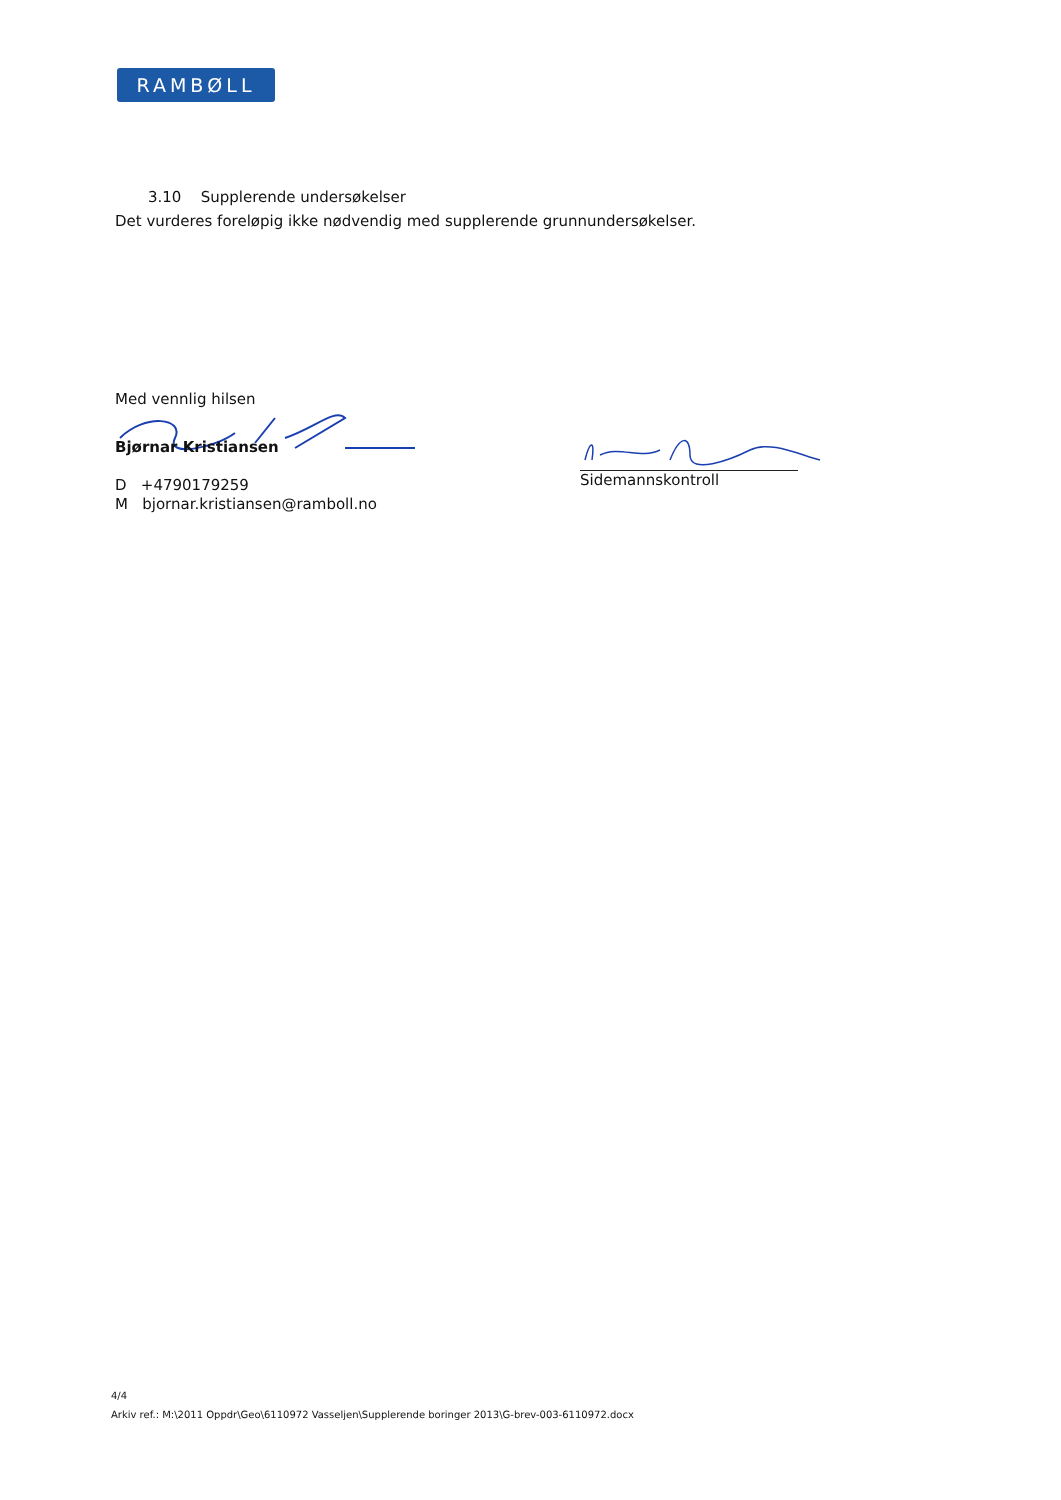RAMBØLL
3.10 Supplerende undersøkelser
Det vurderes foreløpig ikke nødvendig med supplerende grunnundersøkelser.
Med vennlig hilsen
Bjørnar Kristiansen
D +4790179259
M bjornar.kristiansen@ramboll.no
Sidemannskontroll
4/4
Arkiv ref.: M:\2011 Oppdr\Geo\6110972 Vasseljen\Supplerende boringer 2013\G-brev-003-6110972.docx